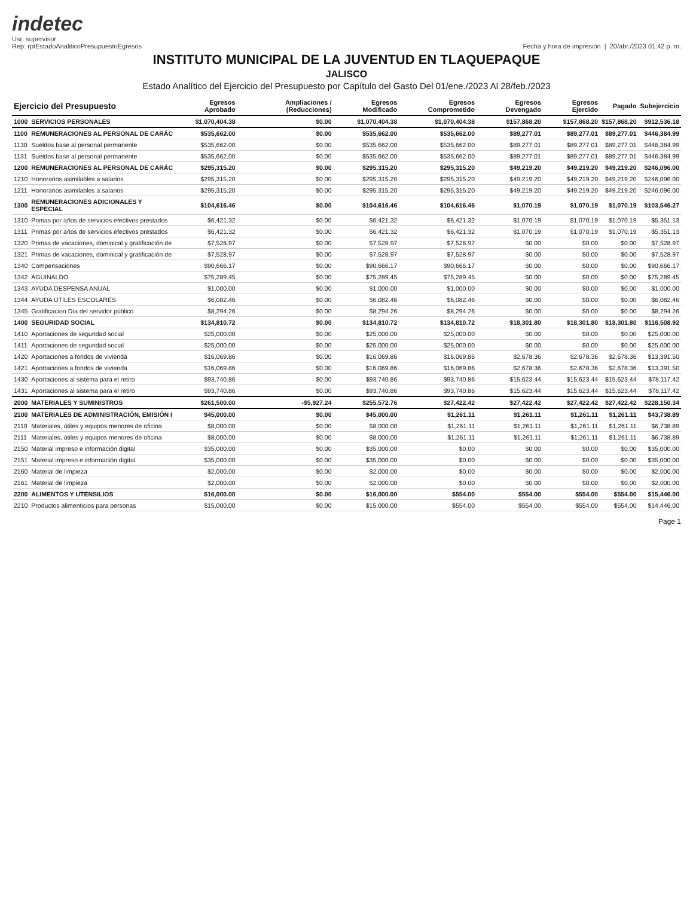indetec
Usr: supervisor
Rep: rptEstadoAnaliticoPresupuestoEgresos
Fecha y hora de impresión | 20/abr./2023 01:42 p. m.
INSTITUTO MUNICIPAL DE LA JUVENTUD EN TLAQUEPAQUE
JALISCO
Estado Analítico del Ejercicio del Presupuesto por Capítulo del Gasto Del 01/ene./2023 Al 28/feb./2023
| Ejercicio del Presupuesto | | Egresos Aprobado | Ampliaciones / (Reducciones) | Egresos Modificado | Egresos Comprometido | Egresos Devengado | Egresos Ejercido | Pagado | Subejercicio |
| --- | --- | --- | --- | --- | --- | --- | --- | --- | --- |
| 1000 | SERVICIOS PERSONALES | $1,070,404.38 | $0.00 | $1,070,404.38 | $1,070,404.38 | $157,868.20 | $157,868.20 | $157,868.20 | $912,536.18 |
| 1100 | REMUNERACIONES AL PERSONAL DE CARÁC | $535,662.00 | $0.00 | $535,662.00 | $535,662.00 | $89,277.01 | $89,277.01 | $89,277.01 | $446,384.99 |
| 1130 | Sueldos base al personal permanente | $535,662.00 | $0.00 | $535,662.00 | $535,662.00 | $89,277.01 | $89,277.01 | $89,277.01 | $446,384.99 |
| 1131 | Sueldos base al personal permanente | $535,662.00 | $0.00 | $535,662.00 | $535,662.00 | $89,277.01 | $89,277.01 | $89,277.01 | $446,384.99 |
| 1200 | REMUNERACIONES AL PERSONAL DE CARÁC | $295,315.20 | $0.00 | $295,315.20 | $295,315.20 | $49,219.20 | $49,219.20 | $49,219.20 | $246,096.00 |
| 1210 | Honorarios asimilables a salarios | $295,315.20 | $0.00 | $295,315.20 | $295,315.20 | $49,219.20 | $49,219.20 | $49,219.20 | $246,096.00 |
| 1211 | Honorarios asimilables a salarios | $295,315.20 | $0.00 | $295,315.20 | $295,315.20 | $49,219.20 | $49,219.20 | $49,219.20 | $246,096.00 |
| 1300 | REMUNERACIONES ADICIONALES Y ESPECIAL | $104,616.46 | $0.00 | $104,616.46 | $104,616.46 | $1,070.19 | $1,070.19 | $1,070.19 | $103,546.27 |
| 1310 | Primas por años de servicios efectivos prestados | $6,421.32 | $0.00 | $6,421.32 | $6,421.32 | $1,070.19 | $1,070.19 | $1,070.19 | $5,351.13 |
| 1311 | Primas por años de servicios efectivos prestados | $6,421.32 | $0.00 | $6,421.32 | $6,421.32 | $1,070.19 | $1,070.19 | $1,070.19 | $5,351.13 |
| 1320 | Primas de vacaciones, dominical y gratificación de | $7,528.97 | $0.00 | $7,528.97 | $7,528.97 | $0.00 | $0.00 | $0.00 | $7,528.97 |
| 1321 | Primas de vacaciones, dominical y gratificación de | $7,528.97 | $0.00 | $7,528.97 | $7,528.97 | $0.00 | $0.00 | $0.00 | $7,528.97 |
| 1340 | Compensaciones | $90,666.17 | $0.00 | $90,666.17 | $90,666.17 | $0.00 | $0.00 | $0.00 | $90,666.17 |
| 1342 | AGUINALDO | $75,289.45 | $0.00 | $75,289.45 | $75,289.45 | $0.00 | $0.00 | $0.00 | $75,289.45 |
| 1343 | AYUDA DESPENSA ANUAL | $1,000.00 | $0.00 | $1,000.00 | $1,000.00 | $0.00 | $0.00 | $0.00 | $1,000.00 |
| 1344 | AYUDA UTILES ESCOLARES | $6,082.46 | $0.00 | $6,082.46 | $6,082.46 | $0.00 | $0.00 | $0.00 | $6,082.46 |
| 1345 | Gratificacion Día del servidor público | $8,294.26 | $0.00 | $8,294.26 | $8,294.26 | $0.00 | $0.00 | $0.00 | $8,294.26 |
| 1400 | SEGURIDAD SOCIAL | $134,810.72 | $0.00 | $134,810.72 | $134,810.72 | $18,301.80 | $18,301.80 | $18,301.80 | $116,508.92 |
| 1410 | Aportaciones de seguridad social | $25,000.00 | $0.00 | $25,000.00 | $25,000.00 | $0.00 | $0.00 | $0.00 | $25,000.00 |
| 1411 | Aportaciones de seguridad social | $25,000.00 | $0.00 | $25,000.00 | $25,000.00 | $0.00 | $0.00 | $0.00 | $25,000.00 |
| 1420 | Aportaciones a fondos de vivienda | $16,069.86 | $0.00 | $16,069.86 | $16,069.86 | $2,678.36 | $2,678.36 | $2,678.36 | $13,391.50 |
| 1421 | Aportaciones a fondos de vivienda | $16,069.86 | $0.00 | $16,069.86 | $16,069.86 | $2,678.36 | $2,678.36 | $2,678.36 | $13,391.50 |
| 1430 | Aportaciones al sistema para el retiro | $93,740.86 | $0.00 | $93,740.86 | $93,740.86 | $15,623.44 | $15,623.44 | $15,623.44 | $78,117.42 |
| 1431 | Aportaciones al sistema para el retiro | $93,740.86 | $0.00 | $93,740.86 | $93,740.86 | $15,623.44 | $15,623.44 | $15,623.44 | $78,117.42 |
| 2000 | MATERIALES Y SUMINISTROS | $261,500.00 | -$5,927.24 | $255,572.76 | $27,422.42 | $27,422.42 | $27,422.42 | $27,422.42 | $228,150.34 |
| 2100 | MATERIALES DE ADMINISTRACIÓN, EMISIÓN I | $45,000.00 | $0.00 | $45,000.00 | $1,261.11 | $1,261.11 | $1,261.11 | $1,261.11 | $43,738.89 |
| 2110 | Materiales, útiles y equipos menores de oficina | $8,000.00 | $0.00 | $8,000.00 | $1,261.11 | $1,261.11 | $1,261.11 | $1,261.11 | $6,738.89 |
| 2111 | Materiales, útiles y equipos menores de oficina | $8,000.00 | $0.00 | $8,000.00 | $1,261.11 | $1,261.11 | $1,261.11 | $1,261.11 | $6,738.89 |
| 2150 | Material impreso e información digital | $35,000.00 | $0.00 | $35,000.00 | $0.00 | $0.00 | $0.00 | $0.00 | $35,000.00 |
| 2151 | Material impreso e información digital | $35,000.00 | $0.00 | $35,000.00 | $0.00 | $0.00 | $0.00 | $0.00 | $35,000.00 |
| 2160 | Material de limpieza | $2,000.00 | $0.00 | $2,000.00 | $0.00 | $0.00 | $0.00 | $0.00 | $2,000.00 |
| 2161 | Material de limpieza | $2,000.00 | $0.00 | $2,000.00 | $0.00 | $0.00 | $0.00 | $0.00 | $2,000.00 |
| 2200 | ALIMENTOS Y UTENSILIOS | $16,000.00 | $0.00 | $16,000.00 | $554.00 | $554.00 | $554.00 | $554.00 | $15,446.00 |
| 2210 | Productos alimenticios para personas | $15,000.00 | $0.00 | $15,000.00 | $554.00 | $554.00 | $554.00 | $554.00 | $14,446.00 |
Page 1